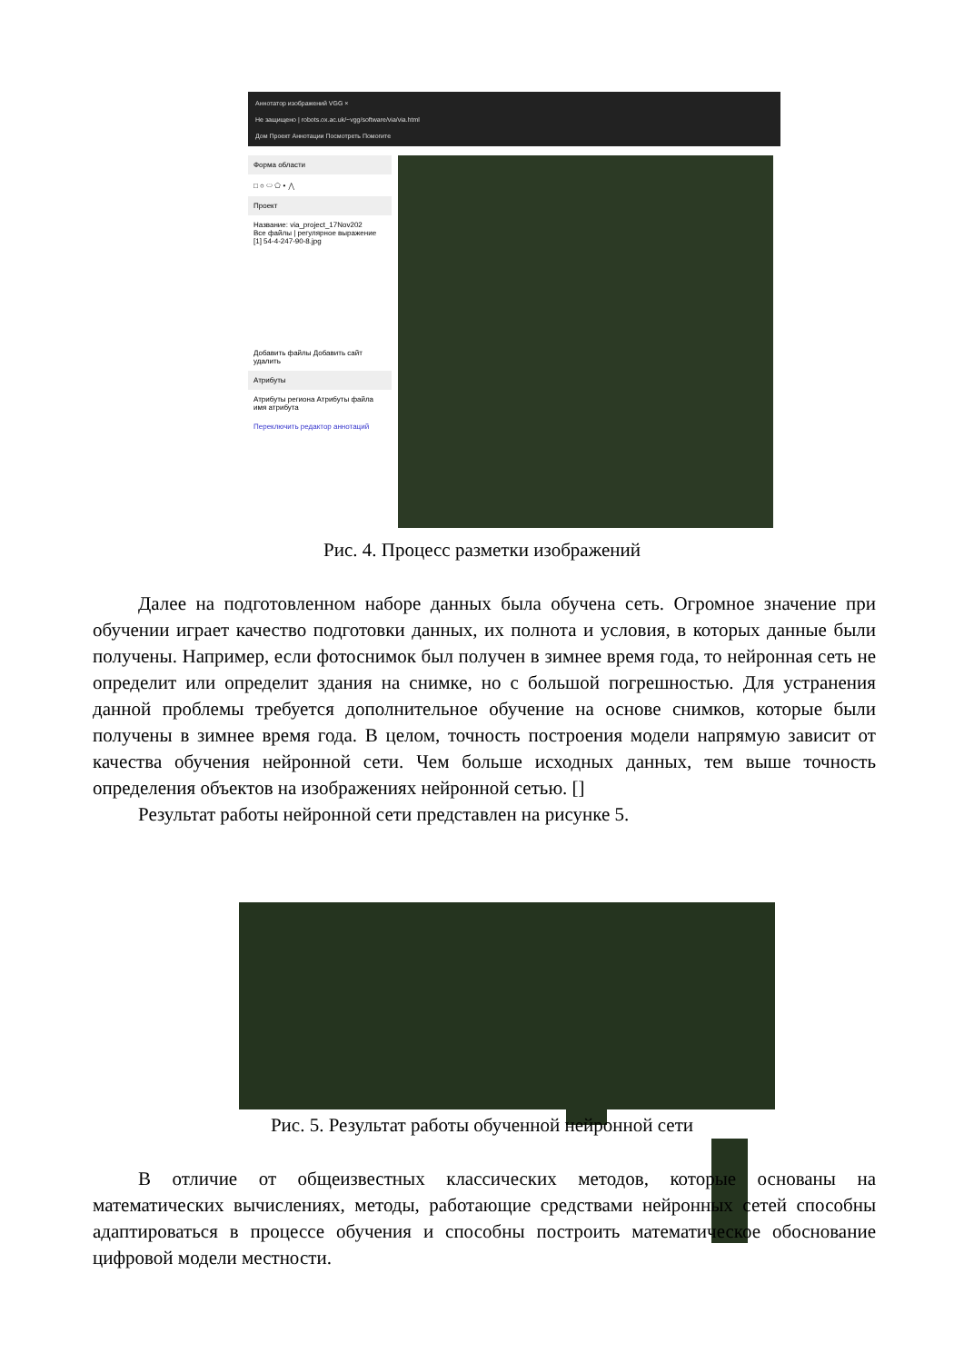Аннотатор изображений VGG ×
Не защищено | robots.ox.ac.uk/~vgg/software/via/via.html
Дом Проект Аннотации Посмотреть Помогите
Форма области
□ ○ ⬭ ⬠ • ⋀
Проект
Название: via_project_17Nov202
Все файлы | регулярное выражение
[1] 54-4-247-90-8.jpg
Добавить файлы Добавить сайт удалить
Атрибуты
Атрибуты региона Атрибуты файла
имя атрибута
Переключить редактор аннотаций
Рис. 4. Процесс разметки изображений
Далее на подготовленном наборе данных была обучена сеть. Огромное значение при обучении играет качество подготовки данных, их полнота и условия, в которых данные были получены. Например, если фотоснимок был получен в зимнее время года, то нейронная сеть не определит или определит здания на снимке, но с большой погрешностью. Для устранения данной проблемы требуется дополнительное обучение на основе снимков, которые были получены в зимнее время года. В целом, точность построения модели напрямую зависит от качества обучения нейронной сети. Чем больше исходных данных, тем выше точность определения объектов на изображениях нейронной сетью. []
Результат работы нейронной сети представлен на рисунке 5.
Рис. 5. Результат работы обученной нейронной сети
В отличие от общеизвестных классических методов, которые основаны на математических вычислениях, методы, работающие средствами нейронных сетей способны адаптироваться в процессе обучения и способны построить математическое обоснование цифровой модели местности.